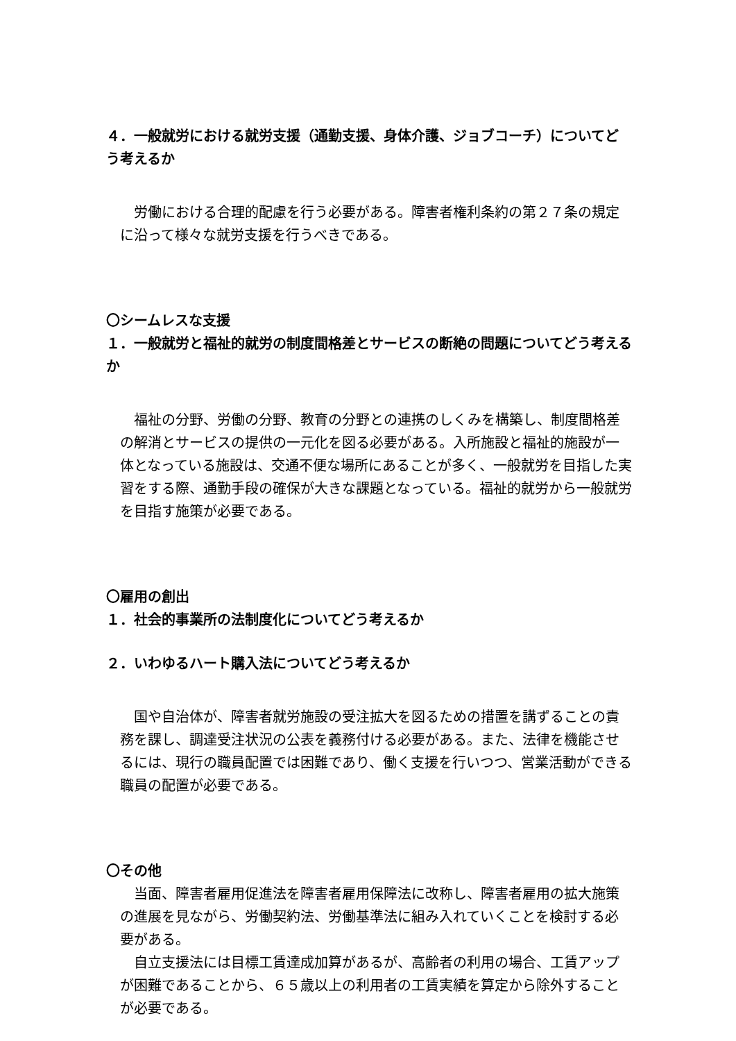４．一般就労における就労支援（通勤支援、身体介護、ジョブコーチ）についてどう考えるか
労働における合理的配慮を行う必要がある。障害者権利条約の第２７条の規定に沿って様々な就労支援を行うべきである。
〇シームレスな支援
１．一般就労と福祉的就労の制度間格差とサービスの断絶の問題についてどう考えるか
福祉の分野、労働の分野、教育の分野との連携のしくみを構築し、制度間格差の解消とサービスの提供の一元化を図る必要がある。入所施設と福祉的施設が一体となっている施設は、交通不便な場所にあることが多く、一般就労を目指した実習をする際、通勤手段の確保が大きな課題となっている。福祉的就労から一般就労を目指す施策が必要である。
〇雇用の創出
１．社会的事業所の法制度化についてどう考えるか
２．いわゆるハート購入法についてどう考えるか
国や自治体が、障害者就労施設の受注拡大を図るための措置を講ずることの責務を課し、調達受注状況の公表を義務付ける必要がある。また、法律を機能させるには、現行の職員配置では困難であり、働く支援を行いつつ、営業活動ができる職員の配置が必要である。
〇その他
当面、障害者雇用促進法を障害者雇用保障法に改称し、障害者雇用の拡大施策の進展を見ながら、労働契約法、労働基準法に組み入れていくことを検討する必要がある。
自立支援法には目標工賃達成加算があるが、高齢者の利用の場合、工賃アップが困難であることから、６５歳以上の利用者の工賃実績を算定から除外することが必要である。